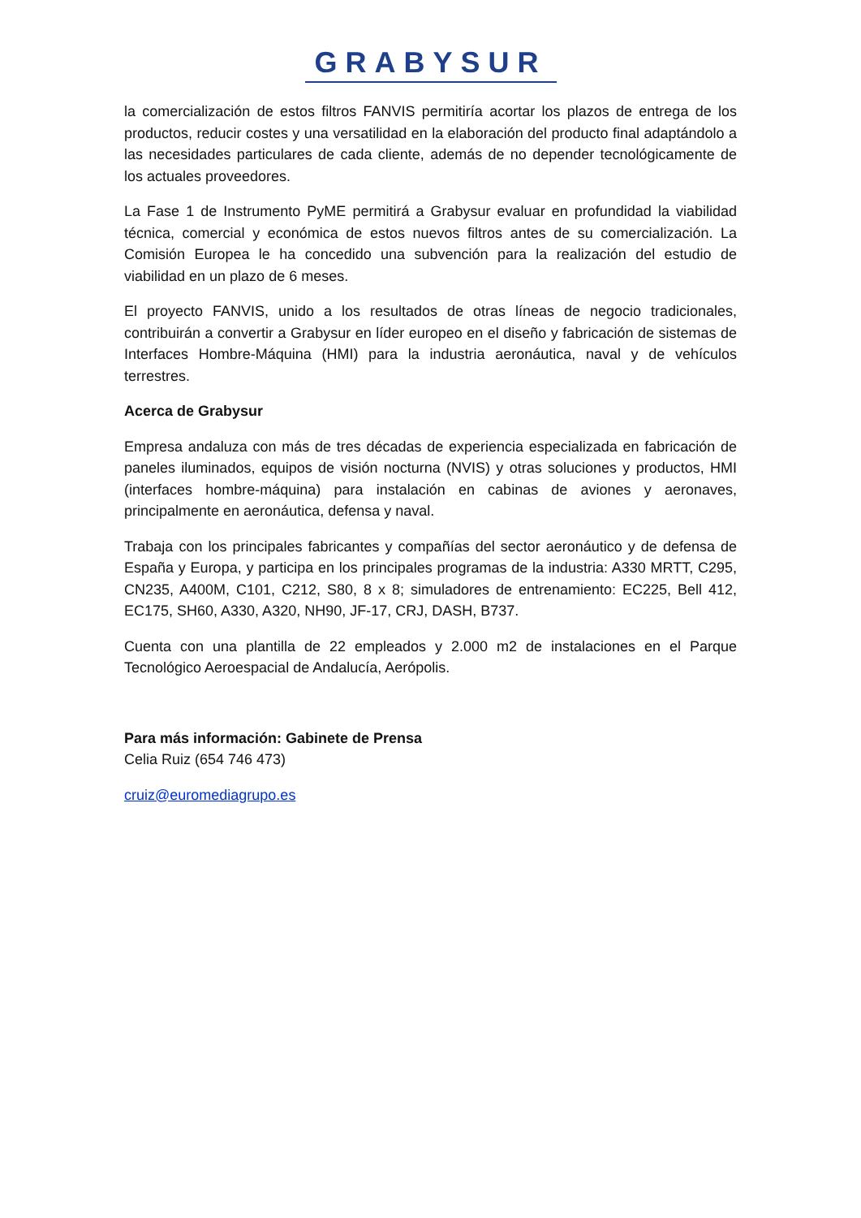GRABYSUR
la comercialización de estos filtros FANVIS permitiría acortar los plazos de entrega de los productos, reducir costes y una versatilidad en la elaboración del producto final adaptándolo a las necesidades particulares de cada cliente, además de no depender tecnológicamente de los actuales proveedores.
La Fase 1 de Instrumento PyME permitirá a Grabysur evaluar en profundidad la viabilidad técnica, comercial y económica de estos nuevos filtros antes de su comercialización. La Comisión Europea le ha concedido una subvención para la realización del estudio de viabilidad en un plazo de 6 meses.
El proyecto FANVIS, unido a los resultados de otras líneas de negocio tradicionales, contribuirán a convertir a Grabysur en líder europeo en el diseño y fabricación de sistemas de Interfaces Hombre-Máquina (HMI) para la industria aeronáutica, naval y de vehículos terrestres.
Acerca de Grabysur
Empresa andaluza con más de tres décadas de experiencia especializada en fabricación de paneles iluminados, equipos de visión nocturna (NVIS) y otras soluciones y productos, HMI (interfaces hombre-máquina) para instalación en cabinas de aviones y aeronaves, principalmente en aeronáutica, defensa y naval.
Trabaja con los principales fabricantes y compañías del sector aeronáutico y de defensa de España y Europa, y participa en los principales programas de la industria: A330 MRTT, C295, CN235, A400M, C101, C212, S80, 8 x 8; simuladores de entrenamiento: EC225, Bell 412, EC175, SH60, A330, A320, NH90, JF-17, CRJ, DASH, B737.
Cuenta con una plantilla de 22 empleados y 2.000 m2 de instalaciones en el Parque Tecnológico Aeroespacial de Andalucía, Aerópolis.
Para más información: Gabinete de Prensa
Celia Ruiz (654 746 473)
cruiz@euromediagrupo.es